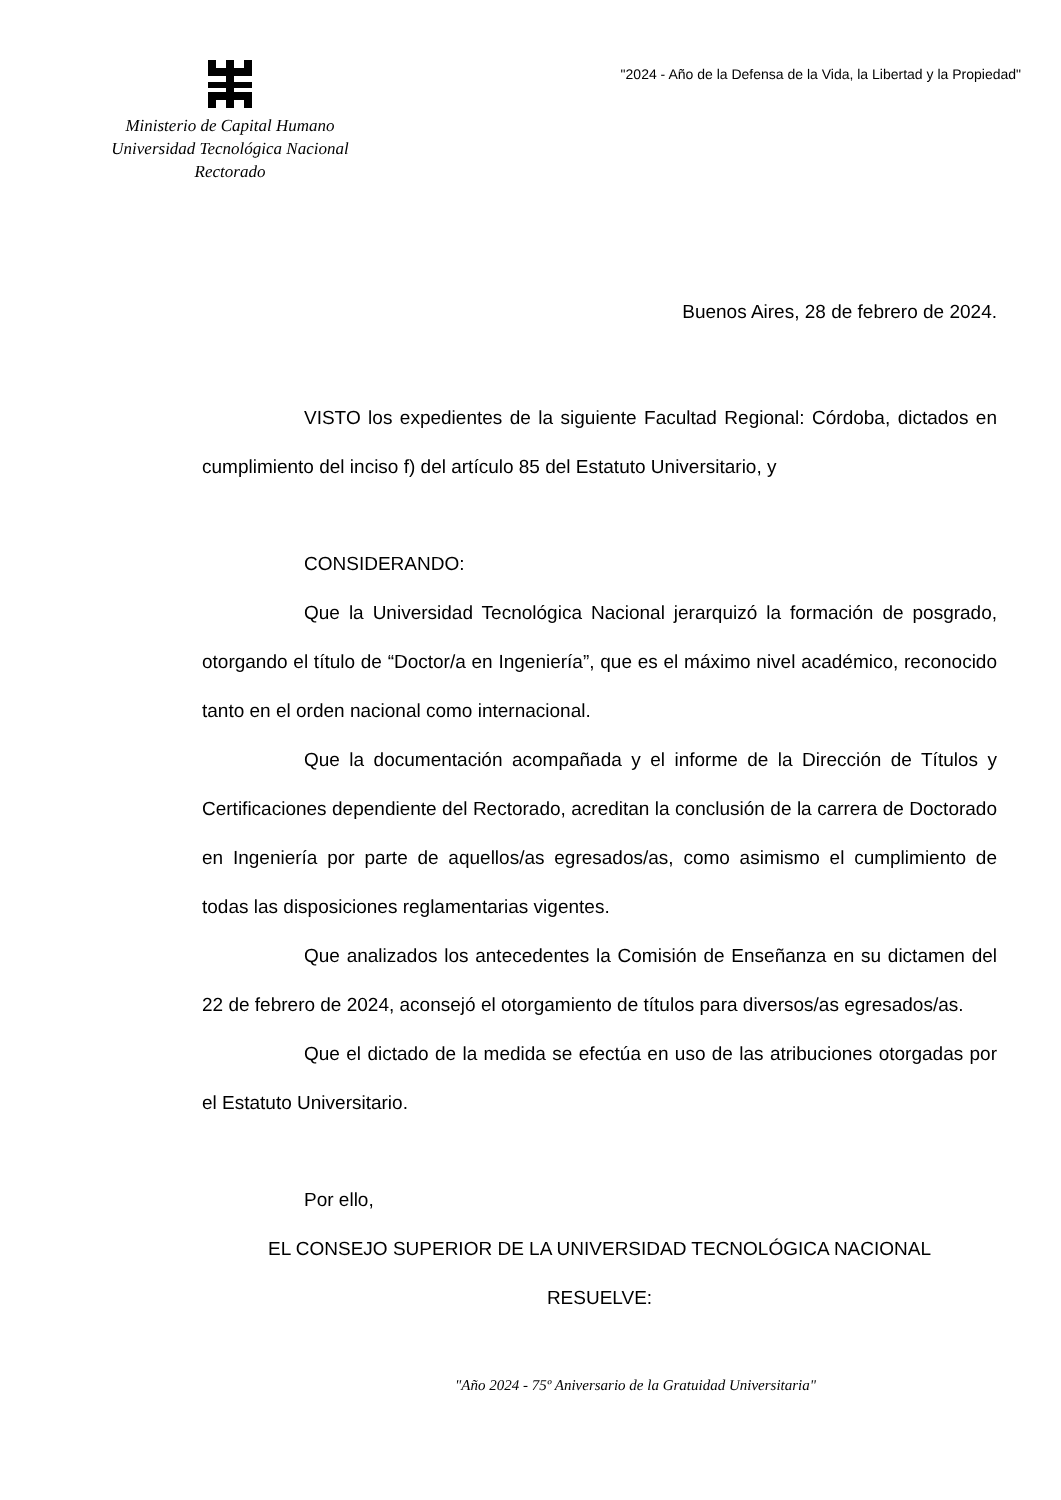Ministerio de Capital Humano
Universidad Tecnológica Nacional
Rectorado
"2024 - Año de la Defensa de la Vida, la Libertad y la Propiedad"
Buenos Aires, 28 de febrero de 2024.
VISTO los expedientes de la siguiente Facultad Regional: Córdoba, dictados en cumplimiento del inciso f) del artículo 85 del Estatuto Universitario, y
CONSIDERANDO:
Que la Universidad Tecnológica Nacional jerarquizó la formación de posgrado, otorgando el título de “Doctor/a en Ingeniería”, que es el máximo nivel académico, reconocido tanto en el orden nacional como internacional.
Que la documentación acompañada y el informe de la Dirección de Títulos y Certificaciones dependiente del Rectorado, acreditan la conclusión de la carrera de Doctorado en Ingeniería por parte de aquellos/as egresados/as, como asimismo el cumplimiento de todas las disposiciones reglamentarias vigentes.
Que analizados los antecedentes la Comisión de Enseñanza en su dictamen del 22 de febrero de 2024, aconsejó el otorgamiento de títulos para diversos/as egresados/as.
Que el dictado de la medida se efectúa en uso de las atribuciones otorgadas por el Estatuto Universitario.
Por ello,
EL CONSEJO SUPERIOR DE LA UNIVERSIDAD TECNOLÓGICA NACIONAL
RESUELVE:
"Año 2024 - 75º Aniversario de la Gratuidad Universitaria"